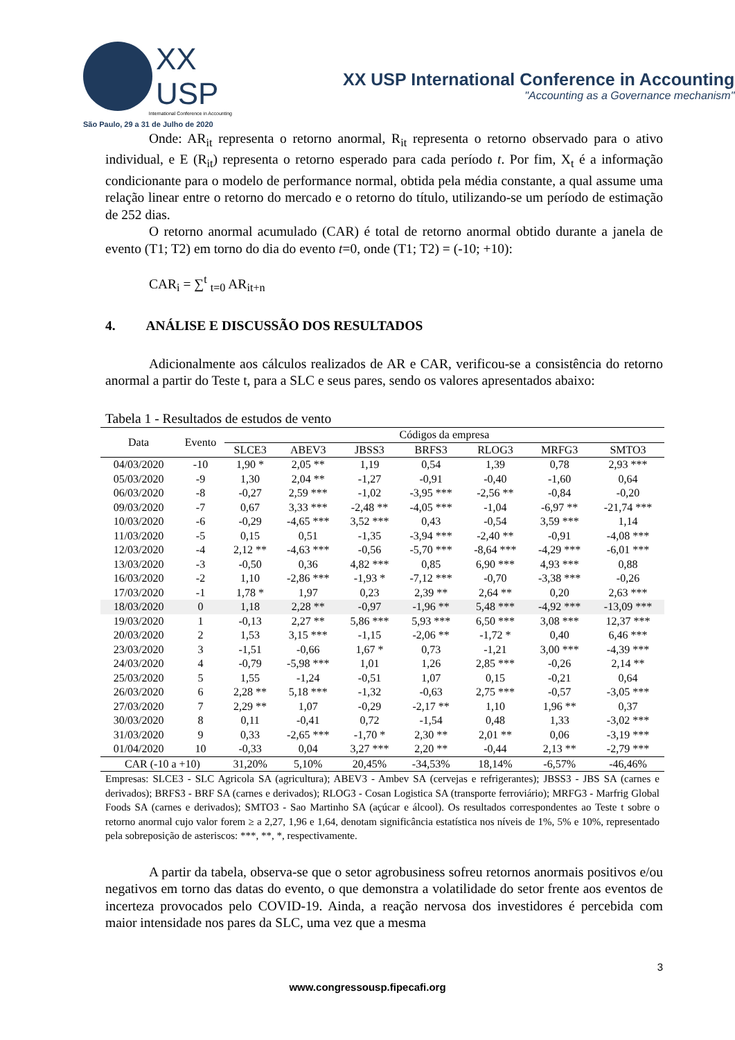XX
USP
International Conference in Accounting
São Paulo, 29 a 31 de Julho de 2020
XX USP International Conference in Accounting
"Accounting as a Governance mechanism"
Onde: AR<sub>it</sub> representa o retorno anormal, R<sub>it</sub> representa o retorno observado para o ativo individual, e E (R<sub>it</sub>) representa o retorno esperado para cada período t. Por fim, X<sub>t</sub> é a informação condicionante para o modelo de performance normal, obtida pela média constante, a qual assume uma relação linear entre o retorno do mercado e o retorno do título, utilizando-se um período de estimação de 252 dias.
O retorno anormal acumulado (CAR) é total de retorno anormal obtido durante a janela de evento (T1; T2) em torno do dia do evento t=0, onde (T1; T2) = (-10; +10):
CAR<sub>i</sub> = ∑<sup>t</sup> <sub>t=0</sub> AR<sub>it+n</sub>
4. ANÁLISE E DISCUSSÃO DOS RESULTADOS
Adicionalmente aos cálculos realizados de AR e CAR, verificou-se a consistência do retorno anormal a partir do Teste t, para a SLC e seus pares, sendo os valores apresentados abaixo:
Tabela 1 - Resultados de estudos de vento
| Data | Evento | Códigos da empresa | | | | | | |
| --- | --- | --- | --- | --- | --- | --- | --- | --- |
| | | SLCE3 | ABEV3 | JBSS3 | BRFS3 | RLOG3 | MRFG3 | SMTO3 |
| 04/03/2020 | -10 | 1,90 * | 2,05 ** | 1,19 | 0,54 | 1,39 | 0,78 | 2,93 *** |
| 05/03/2020 | -9 | 1,30 | 2,04 ** | -1,27 | -0,91 | -0,40 | -1,60 | 0,64 |
| 06/03/2020 | -8 | -0,27 | 2,59 *** | -1,02 | -3,95 *** | -2,56 ** | -0,84 | -0,20 |
| 09/03/2020 | -7 | 0,67 | 3,33 *** | -2,48 ** | -4,05 *** | -1,04 | -6,97 ** | -21,74 *** |
| 10/03/2020 | -6 | -0,29 | -4,65 *** | 3,52 *** | 0,43 | -0,54 | 3,59 *** | 1,14 |
| 11/03/2020 | -5 | 0,15 | 0,51 | -1,35 | -3,94 *** | -2,40 ** | -0,91 | -4,08 *** |
| 12/03/2020 | -4 | 2,12 ** | -4,63 *** | -0,56 | -5,70 *** | -8,64 *** | -4,29 *** | -6,01 *** |
| 13/03/2020 | -3 | -0,50 | 0,36 | 4,82 *** | 0,85 | 6,90 *** | 4,93 *** | 0,88 |
| 16/03/2020 | -2 | 1,10 | -2,86 *** | -1,93 * | -7,12 *** | -0,70 | -3,38 *** | -0,26 |
| 17/03/2020 | -1 | 1,78 * | 1,97 | 0,23 | 2,39 ** | 2,64 ** | 0,20 | 2,63 *** |
| 18/03/2020 | 0 | 1,18 | 2,28 ** | -0,97 | -1,96 ** | 5,48 *** | -4,92 *** | -13,09 *** |
| 19/03/2020 | 1 | -0,13 | 2,27 ** | 5,86 *** | 5,93 *** | 6,50 *** | 3,08 *** | 12,37 *** |
| 20/03/2020 | 2 | 1,53 | 3,15 *** | -1,15 | -2,06 ** | -1,72 * | 0,40 | 6,46 *** |
| 23/03/2020 | 3 | -1,51 | -0,66 | 1,67 * | 0,73 | -1,21 | 3,00 *** | -4,39 *** |
| 24/03/2020 | 4 | -0,79 | -5,98 *** | 1,01 | 1,26 | 2,85 *** | -0,26 | 2,14 ** |
| 25/03/2020 | 5 | 1,55 | -1,24 | -0,51 | 1,07 | 0,15 | -0,21 | 0,64 |
| 26/03/2020 | 6 | 2,28 ** | 5,18 *** | -1,32 | -0,63 | 2,75 *** | -0,57 | -3,05 *** |
| 27/03/2020 | 7 | 2,29 ** | 1,07 | -0,29 | -2,17 ** | 1,10 | 1,96 ** | 0,37 |
| 30/03/2020 | 8 | 0,11 | -0,41 | 0,72 | -1,54 | 0,48 | 1,33 | -3,02 *** |
| 31/03/2020 | 9 | 0,33 | -2,65 *** | -1,70 * | 2,30 ** | 2,01 ** | 0,06 | -3,19 *** |
| 01/04/2020 | 10 | -0,33 | 0,04 | 3,27 *** | 2,20 ** | -0,44 | 2,13 ** | -2,79 *** |
| CAR (-10 a +10) | | 31,20% | 5,10% | 20,45% | -34,53% | 18,14% | -6,57% | -46,46% |
Empresas: SLCE3 - SLC Agricola SA (agricultura); ABEV3 - Ambev SA (cervejas e refrigerantes); JBSS3 - JBS SA (carnes e derivados); BRFS3 - BRF SA (carnes e derivados); RLOG3 - Cosan Logistica SA (transporte ferroviário); MRFG3 - Marfrig Global Foods SA (carnes e derivados); SMTO3 - Sao Martinho SA (açúcar e álcool). Os resultados correspondentes ao Teste t sobre o retorno anormal cujo valor forem ≥ a 2,27, 1,96 e 1,64, denotam significância estatística nos níveis de 1%, 5% e 10%, representado pela sobreposição de asteriscos: ***, **, *, respectivamente.
A partir da tabela, observa-se que o setor agrobusiness sofreu retornos anormais positivos e/ou negativos em torno das datas do evento, o que demonstra a volatilidade do setor frente aos eventos de incerteza provocados pelo COVID-19. Ainda, a reação nervosa dos investidores é percebida com maior intensidade nos pares da SLC, uma vez que a mesma
3
www.congressousp.fipecafi.org